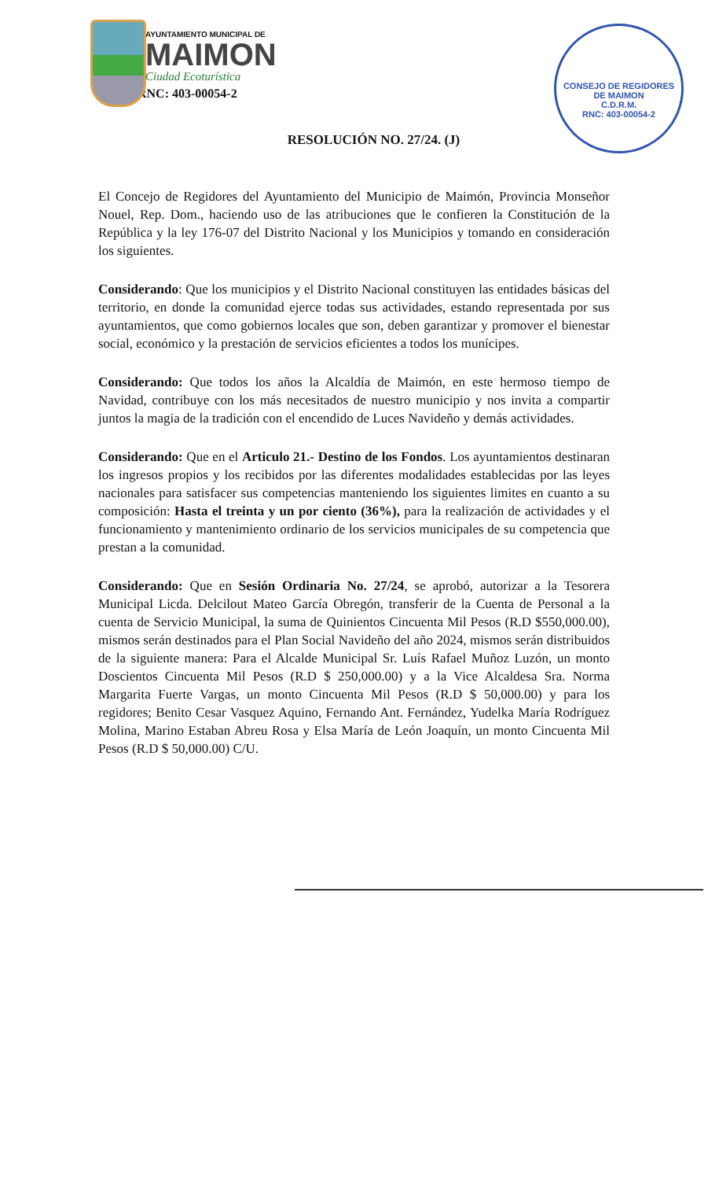AYUNTAMIENTO MUNICIPAL DE
MAIMON
Ciudad Ecoturística
RNC: 403-00054-2
CONSEJO DE REGIDORES DE MAIMON
C.D.R.M.
RNC: 403-00054-2
RESOLUCIÓN NO. 27/24. (J)
El Concejo de Regidores del Ayuntamiento del Municipio de Maimón, Provincia Monseñor Nouel, Rep. Dom., haciendo uso de las atribuciones que le confieren la Constitución de la República y la ley 176-07 del Distrito Nacional y los Municipios y tomando en consideración los siguientes.
Considerando: Que los municipios y el Distrito Nacional constituyen las entidades básicas del territorio, en donde la comunidad ejerce todas sus actividades, estando representada por sus ayuntamientos, que como gobiernos locales que son, deben garantizar y promover el bienestar social, económico y la prestación de servicios eficientes a todos los munícipes.
Considerando: Que todos los años la Alcaldía de Maimón, en este hermoso tiempo de Navidad, contribuye con los más necesitados de nuestro municipio y nos invita a compartir juntos la magia de la tradición con el encendido de Luces Navideño y demás actividades.
Considerando: Que en el Articulo 21.- Destino de los Fondos. Los ayuntamientos destinaran los ingresos propios y los recibidos por las diferentes modalidades establecidas por las leyes nacionales para satisfacer sus competencias manteniendo los siguientes limites en cuanto a su composición: Hasta el treinta y un por ciento (36%), para la realización de actividades y el funcionamiento y mantenimiento ordinario de los servicios municipales de su competencia que prestan a la comunidad.
Considerando: Que en Sesión Ordinaria No. 27/24, se aprobó, autorizar a la Tesorera Municipal Licda. Delcilout Mateo García Obregón, transferir de la Cuenta de Personal a la cuenta de Servicio Municipal, la suma de Quinientos Cincuenta Mil Pesos (R.D $550,000.00), mismos serán destinados para el Plan Social Navideño del año 2024, mismos serán distribuidos de la siguiente manera: Para el Alcalde Municipal Sr. Luís Rafael Muñoz Luzón, un monto Doscientos Cincuenta Mil Pesos (R.D $ 250,000.00) y a la Vice Alcaldesa Sra. Norma Margarita Fuerte Vargas, un monto Cincuenta Mil Pesos (R.D $ 50,000.00) y para los regidores; Benito Cesar Vasquez Aquino, Fernando Ant. Fernández, Yudelka María Rodríguez Molina, Marino Estaban Abreu Rosa y Elsa María de León Joaquín, un monto Cincuenta Mil Pesos (R.D $ 50,000.00) C/U.